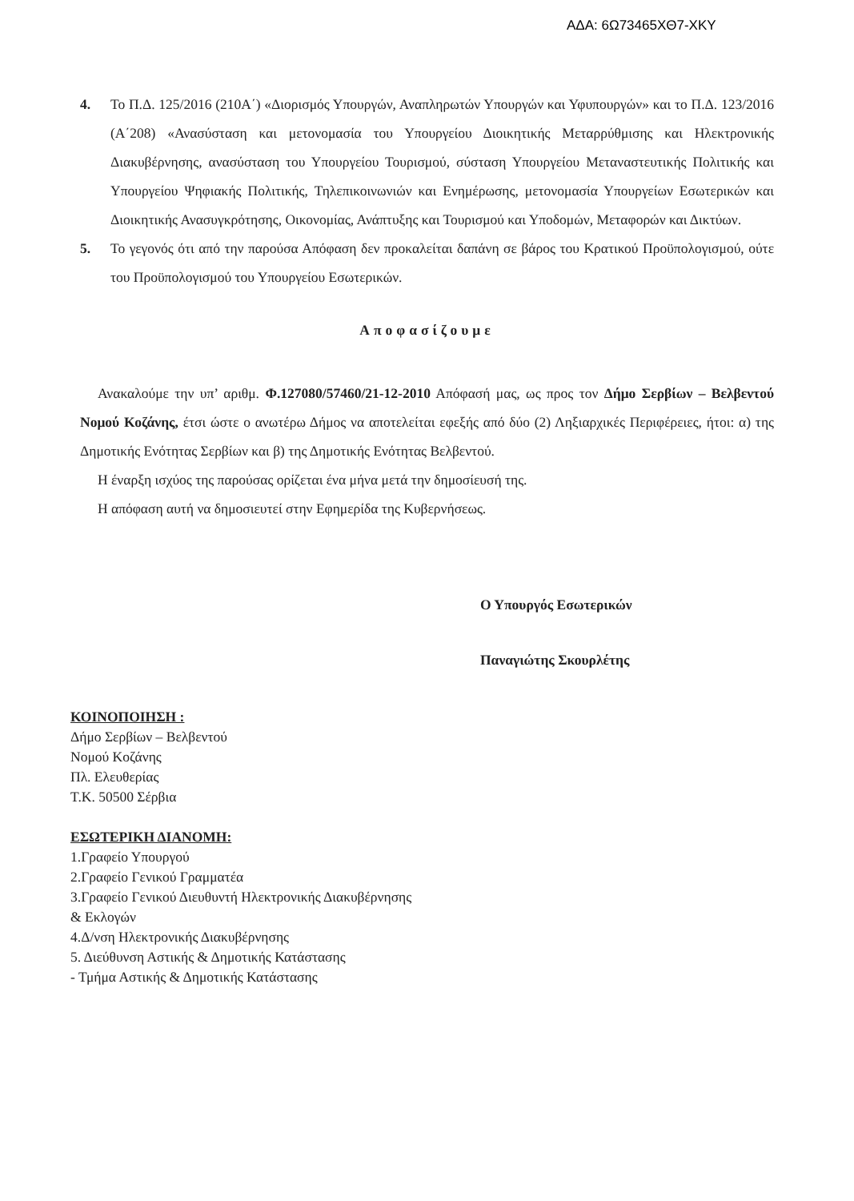ΑΔΑ: 6Ω73465ΧΘ7-ΧΚΥ
4. Το Π.Δ. 125/2016 (210Α΄) «Διορισμός Υπουργών, Αναπληρωτών Υπουργών και Υφυπουργών» και το Π.Δ. 123/2016 (Α΄208) «Ανασύσταση και μετονομασία του Υπουργείου Διοικητικής Μεταρρύθμισης και Ηλεκτρονικής Διακυβέρνησης, ανασύσταση του Υπουργείου Τουρισμού, σύσταση Υπουργείου Μεταναστευτικής Πολιτικής και Υπουργείου Ψηφιακής Πολιτικής, Τηλεπικοινωνιών και Ενημέρωσης, μετονομασία Υπουργείων Εσωτερικών και Διοικητικής Ανασυγκρότησης, Οικονομίας, Ανάπτυξης και Τουρισμού και Υποδομών, Μεταφορών και Δικτύων.
5. Το γεγονός ότι από την παρούσα Απόφαση δεν προκαλείται δαπάνη σε βάρος του Κρατικού Προϋπολογισμού, ούτε του Προϋπολογισμού του Υπουργείου Εσωτερικών.
Αποφασίζουμε
Ανακαλούμε την υπ’ αριθμ. Φ.127080/57460/21-12-2010 Απόφασή μας, ως προς τον Δήμο Σερβίων – Βελβεντού Νομού Κοζάνης, έτσι ώστε ο ανωτέρω Δήμος να αποτελείται εφεξής από δύο (2) Ληξιαρχικές Περιφέρειες, ήτοι: α) της Δημοτικής Ενότητας Σερβίων και β) της Δημοτικής Ενότητας Βελβεντού.
Η έναρξη ισχύος της παρούσας ορίζεται ένα μήνα μετά την δημοσίευσή της.
Η απόφαση αυτή να δημοσιευτεί στην Εφημερίδα της Κυβερνήσεως.
Ο Υπουργός Εσωτερικών
Παναγιώτης Σκουρλέτης
ΚΟΙΝΟΠΟΙΗΣΗ :
Δήμο Σερβίων – Βελβεντού
Νομού Κοζάνης
Πλ. Ελευθερίας
Τ.Κ. 50500 Σέρβια
ΕΣΩΤΕΡΙΚΗ ΔΙΑΝΟΜΗ:
1.Γραφείο Υπουργού
2.Γραφείο Γενικού Γραμματέα
3.Γραφείο Γενικού Διευθυντή Ηλεκτρονικής Διακυβέρνησης
& Εκλογών
4.Δ/νση Ηλεκτρονικής Διακυβέρνησης
5. Διεύθυνση Αστικής & Δημοτικής Κατάστασης
- Τμήμα Αστικής & Δημοτικής Κατάστασης